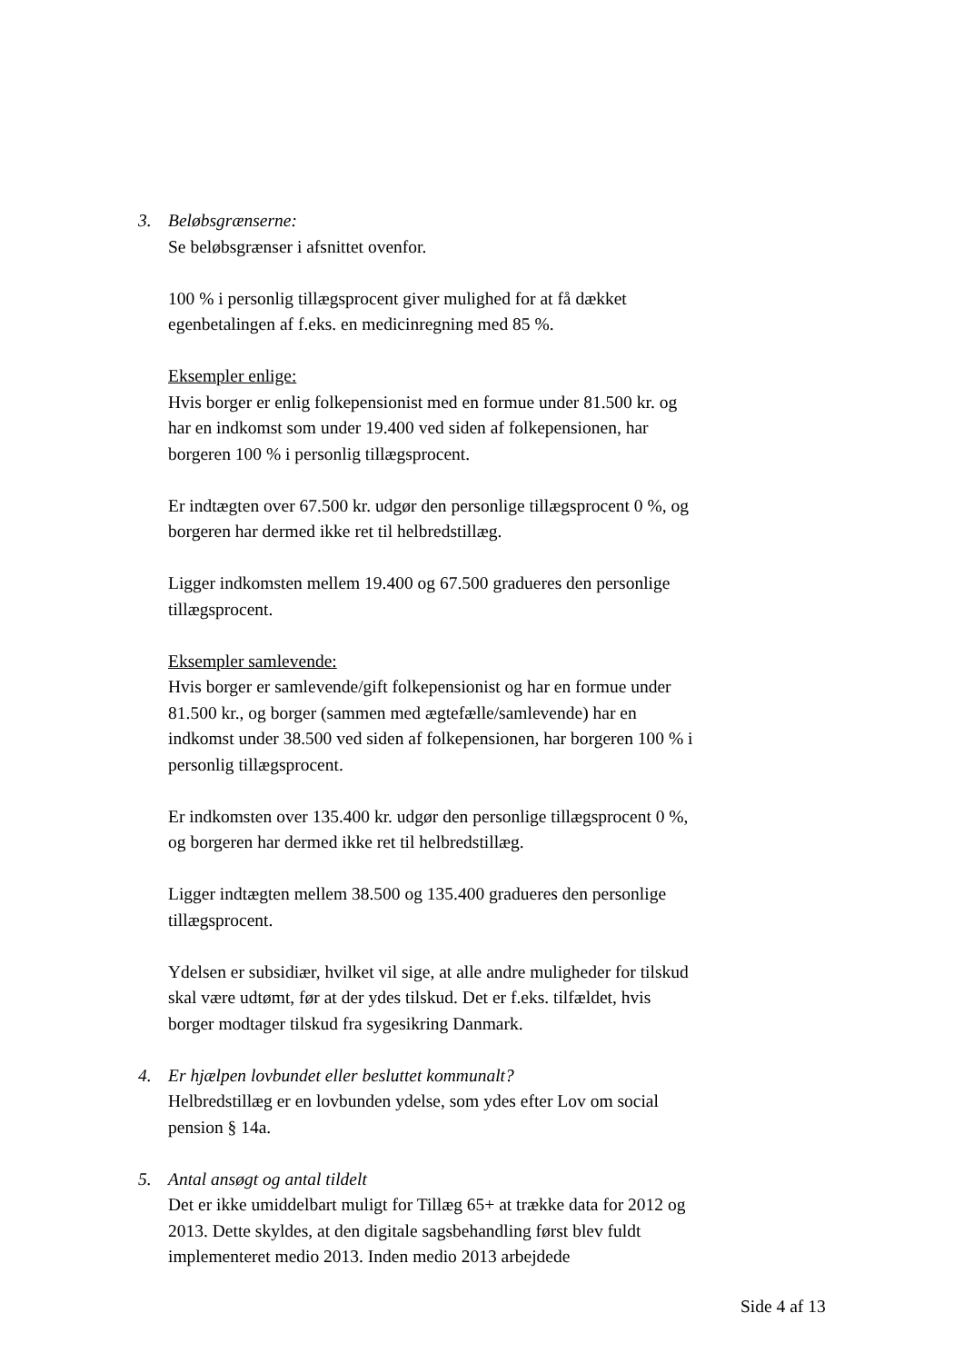3. Beløbsgrænserne:
Se beløbsgrænser i afsnittet ovenfor.
100 % i personlig tillægsprocent giver mulighed for at få dækket egenbetalingen af f.eks. en medicinregning med 85 %.
Eksempler enlige:
Hvis borger er enlig folkepensionist med en formue under 81.500 kr. og har en indkomst som under 19.400 ved siden af folkepensionen, har borgeren 100 % i personlig tillægsprocent.
Er indtægten over 67.500 kr. udgør den personlige tillægsprocent 0 %, og borgeren har dermed ikke ret til helbredstillæg.
Ligger indkomsten mellem 19.400 og 67.500 gradueres den personlige tillægsprocent.
Eksempler samlevende:
Hvis borger er samlevende/gift folkepensionist og har en formue under 81.500 kr., og borger (sammen med ægtefælle/samlevende) har en indkomst under 38.500 ved siden af folkepensionen, har borgeren 100 % i personlig tillægsprocent.
Er indkomsten over 135.400 kr. udgør den personlige tillægsprocent 0 %, og borgeren har dermed ikke ret til helbredstillæg.
Ligger indtægten mellem 38.500 og 135.400 gradueres den personlige tillægsprocent.
Ydelsen er subsidiær, hvilket vil sige, at alle andre muligheder for tilskud skal være udtømt, før at der ydes tilskud. Det er f.eks. tilfældet, hvis borger modtager tilskud fra sygesikring Danmark.
4. Er hjælpen lovbundet eller besluttet kommunalt?
Helbredstillæg er en lovbunden ydelse, som ydes efter Lov om social pension § 14a.
5. Antal ansøgt og antal tildelt
Det er ikke umiddelbart muligt for Tillæg 65+ at trække data for 2012 og 2013. Dette skyldes, at den digitale sagsbehandling først blev fuldt implementeret medio 2013. Inden medio 2013 arbejdede
Side 4 af 13